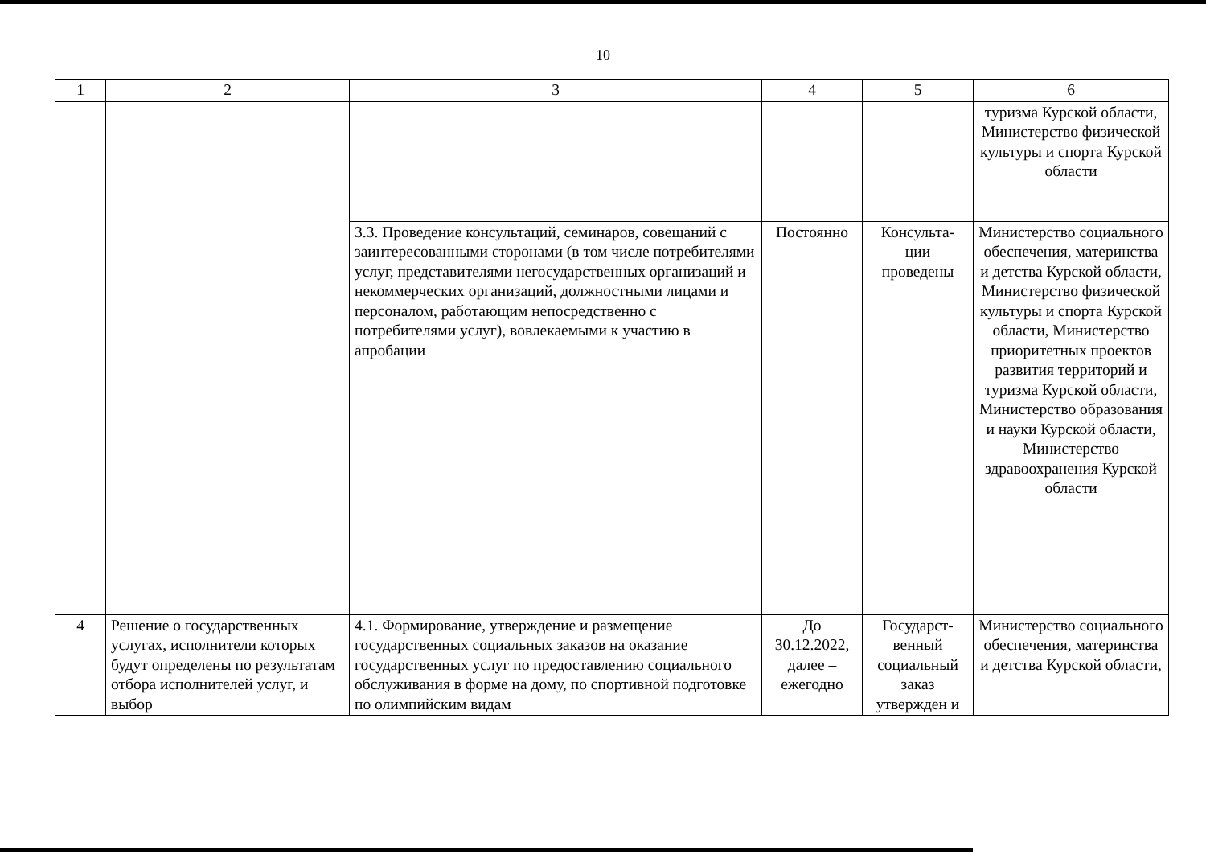10
| 1 | 2 | 3 | 4 | 5 | 6 |
| | | | | | туризма Курской области, Министерство физической культуры и спорта Курской области |
| | | 3.3. Проведение консультаций, семинаров, совещаний с заинтересованными сторонами (в том числе потребителями услуг, представителями негосударственных организаций и некоммерческих организаций, должностными лицами и персоналом, работающим непосредственно с потребителями услуг), вовлекаемыми к участию в апробации | Постоянно | Консульта- ции проведены | Министерство социального обеспечения, материнства и детства Курской области, Министерство физической культуры и спорта Курской области, Министерство приоритетных проектов развития территорий и туризма Курской области, Министерство образования и науки Курской области, Министерство здравоохранения Курской области |
| 4 | Решение о государственных услугах, исполнители которых будут определены по результатам отбора исполнителей услуг, и выбор | 4.1. Формирование, утверждение и размещение государственных социальных заказов на оказание государственных услуг по предоставлению социального обслуживания в форме на дому, по спортивной подготовке по олимпийским видам | До 30.12.2022, далее – ежегодно | Государст- венный социальный заказ утвержден и | Министерство социального обеспечения, материнства и детства Курской области, |